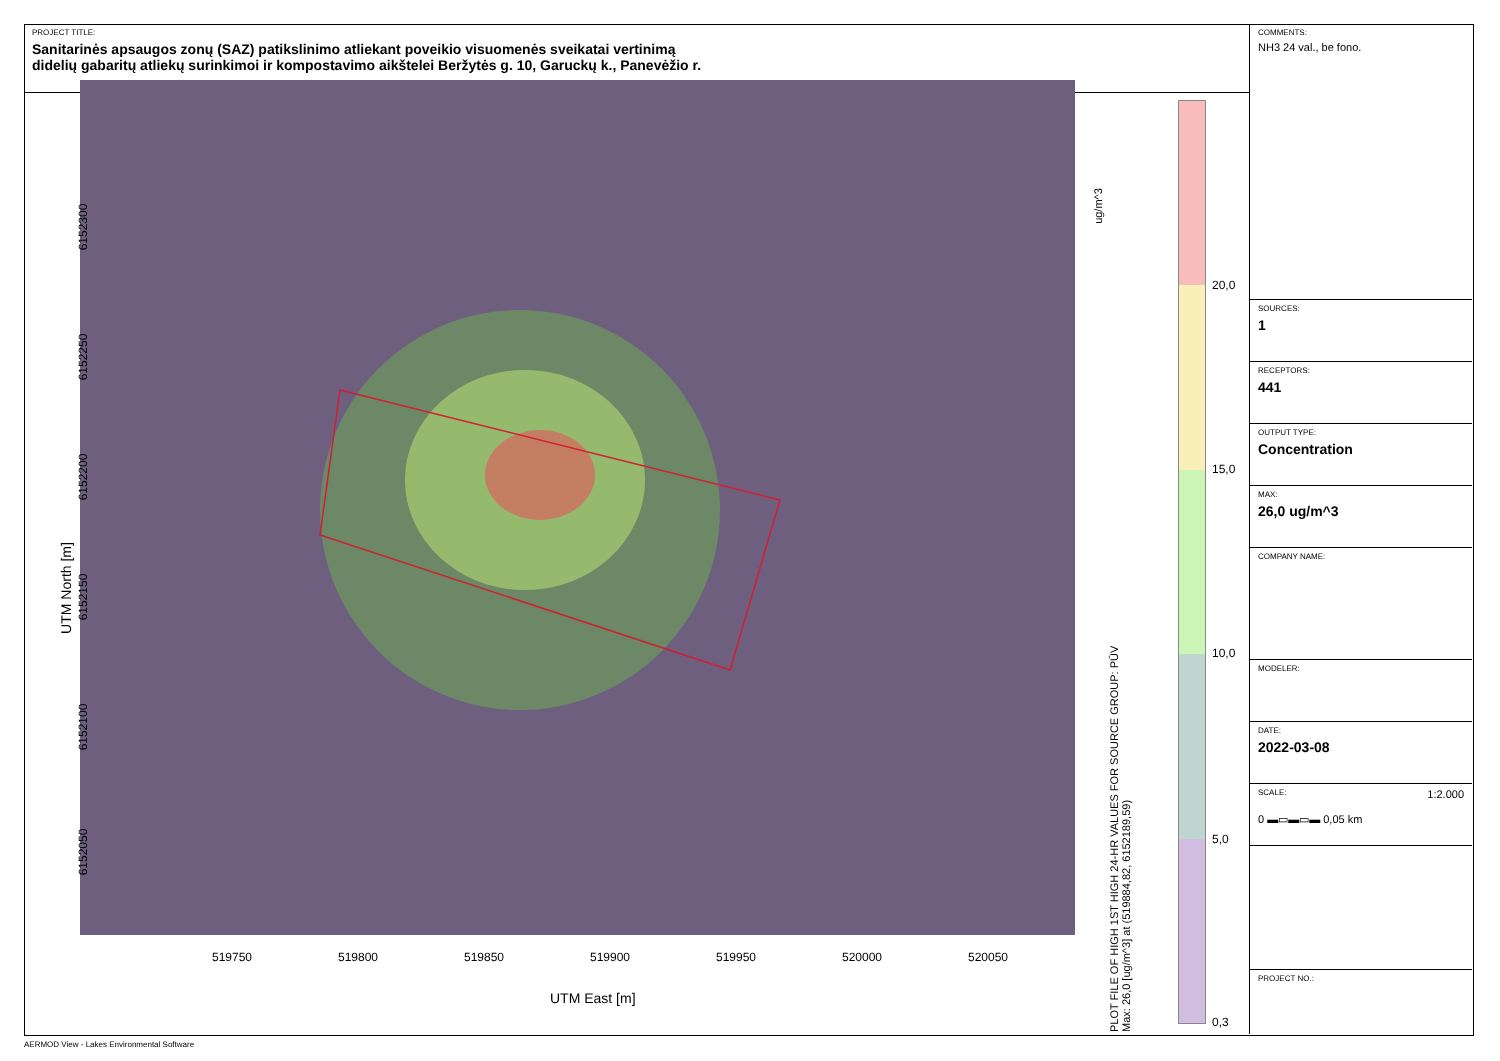PROJECT TITLE:
Sanitarinės apsaugos zonų (SAZ) patikslinimo atliekant poveikio visuomenės sveikatai vertinimą
didelių gabaritų atliekų surinkimoi ir kompostavimo aikštelei Beržytės g. 10, Garuckų k., Panevėžio r.
6152300
6152250
6152200
6152150
6152100
6152050
UTM North [m]
519750 519800 519850 519900 519950 520000 520050
UTM East [m]
ug/m^3
PLOT FILE OF HIGH 1ST HIGH 24-HR VALUES FOR SOURCE GROUP: PŪV
Max: 26,0 [ug/m^3] at (519884,82, 6152189,59)
20,0
15,0
10,0
5,0
0,3
COMMENTS:
NH3 24 val., be fono.
SOURCES:
1
RECEPTORS:
441
OUTPUT TYPE:
Concentration
MAX:
26,0 ug/m^3
COMPANY NAME:
MODELER:
DATE:
2022-03-08
SCALE: 1:2.000
0 ▬▭▬▭▬ 0,05 km
PROJECT NO.:
AERMOD View - Lakes Environmental Software